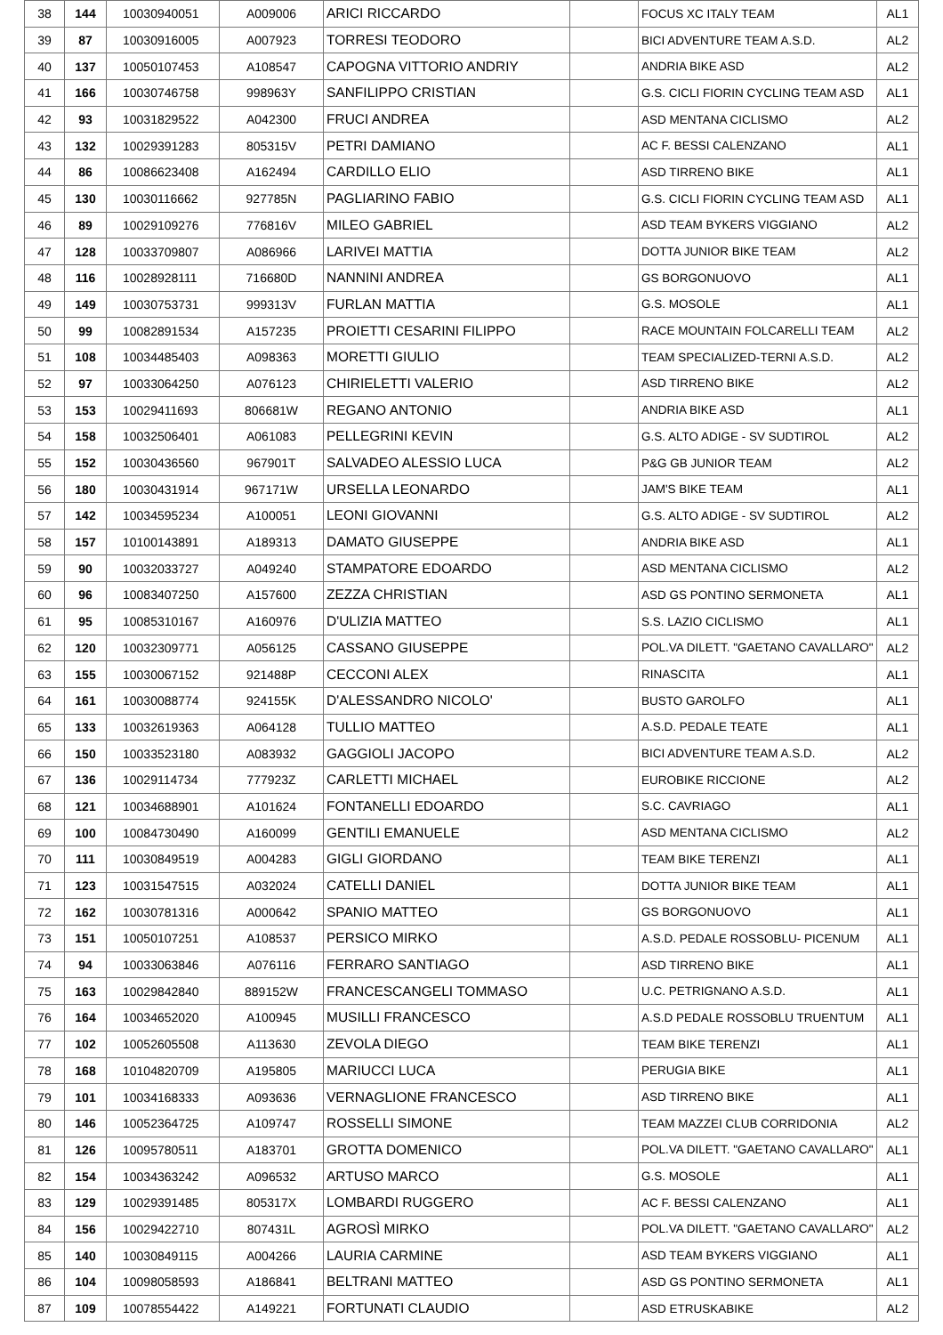| 38 | 144 | 10030940051 | A009006 | ARICI RICCARDO | | FOCUS XC ITALY TEAM | AL1 |
| 39 | 87 | 10030916005 | A007923 | TORRESI TEODORO | | BICI ADVENTURE TEAM A.S.D. | AL2 |
| 40 | 137 | 10050107453 | A108547 | CAPOGNA VITTORIO ANDRIY | | ANDRIA BIKE ASD | AL2 |
| 41 | 166 | 10030746758 | 998963Y | SANFILIPPO CRISTIAN | | G.S. CICLI FIORIN CYCLING TEAM ASD | AL1 |
| 42 | 93 | 10031829522 | A042300 | FRUCI ANDREA | | ASD MENTANA CICLISMO | AL2 |
| 43 | 132 | 10029391283 | 805315V | PETRI DAMIANO | | AC F. BESSI CALENZANO | AL1 |
| 44 | 86 | 10086623408 | A162494 | CARDILLO ELIO | | ASD TIRRENO BIKE | AL1 |
| 45 | 130 | 10030116662 | 927785N | PAGLIARINO FABIO | | G.S. CICLI FIORIN CYCLING TEAM ASD | AL1 |
| 46 | 89 | 10029109276 | 776816V | MILEO GABRIEL | | ASD TEAM BYKERS VIGGIANO | AL2 |
| 47 | 128 | 10033709807 | A086966 | LARIVEI MATTIA | | DOTTA JUNIOR BIKE TEAM | AL2 |
| 48 | 116 | 10028928111 | 716680D | NANNINI ANDREA | | GS BORGONUOVO | AL1 |
| 49 | 149 | 10030753731 | 999313V | FURLAN MATTIA | | G.S. MOSOLE | AL1 |
| 50 | 99 | 10082891534 | A157235 | PROIETTI CESARINI FILIPPO | | RACE MOUNTAIN FOLCARELLI TEAM | AL2 |
| 51 | 108 | 10034485403 | A098363 | MORETTI GIULIO | | TEAM SPECIALIZED-TERNI A.S.D. | AL2 |
| 52 | 97 | 10033064250 | A076123 | CHIRIELETTI VALERIO | | ASD TIRRENO BIKE | AL2 |
| 53 | 153 | 10029411693 | 806681W | REGANO ANTONIO | | ANDRIA BIKE ASD | AL1 |
| 54 | 158 | 10032506401 | A061083 | PELLEGRINI KEVIN | | G.S. ALTO ADIGE - SV SUDTIROL | AL2 |
| 55 | 152 | 10030436560 | 967901T | SALVADEO ALESSIO LUCA | | P&G GB JUNIOR TEAM | AL2 |
| 56 | 180 | 10030431914 | 967171W | URSELLA LEONARDO | | JAM'S BIKE TEAM | AL1 |
| 57 | 142 | 10034595234 | A100051 | LEONI GIOVANNI | | G.S. ALTO ADIGE - SV SUDTIROL | AL2 |
| 58 | 157 | 10100143891 | A189313 | DAMATO GIUSEPPE | | ANDRIA BIKE ASD | AL1 |
| 59 | 90 | 10032033727 | A049240 | STAMPATORE EDOARDO | | ASD MENTANA CICLISMO | AL2 |
| 60 | 96 | 10083407250 | A157600 | ZEZZA CHRISTIAN | | ASD GS PONTINO SERMONETA | AL1 |
| 61 | 95 | 10085310167 | A160976 | D'ULIZIA MATTEO | | S.S. LAZIO CICLISMO | AL1 |
| 62 | 120 | 10032309771 | A056125 | CASSANO GIUSEPPE | | POL.VA DILETT. "GAETANO CAVALLARO" | AL2 |
| 63 | 155 | 10030067152 | 921488P | CECCONI ALEX | | RINASCITA | AL1 |
| 64 | 161 | 10030088774 | 924155K | D'ALESSANDRO NICOLO' | | BUSTO GAROLFO | AL1 |
| 65 | 133 | 10032619363 | A064128 | TULLIO MATTEO | | A.S.D. PEDALE TEATE | AL1 |
| 66 | 150 | 10033523180 | A083932 | GAGGIOLI JACOPO | | BICI ADVENTURE TEAM A.S.D. | AL2 |
| 67 | 136 | 10029114734 | 777923Z | CARLETTI MICHAEL | | EUROBIKE RICCIONE | AL2 |
| 68 | 121 | 10034688901 | A101624 | FONTANELLI EDOARDO | | S.C. CAVRIAGO | AL1 |
| 69 | 100 | 10084730490 | A160099 | GENTILI EMANUELE | | ASD MENTANA CICLISMO | AL2 |
| 70 | 111 | 10030849519 | A004283 | GIGLI GIORDANO | | TEAM BIKE TERENZI | AL1 |
| 71 | 123 | 10031547515 | A032024 | CATELLI DANIEL | | DOTTA JUNIOR BIKE TEAM | AL1 |
| 72 | 162 | 10030781316 | A000642 | SPANIO MATTEO | | GS BORGONUOVO | AL1 |
| 73 | 151 | 10050107251 | A108537 | PERSICO MIRKO | | A.S.D. PEDALE ROSSOBLU- PICENUM | AL1 |
| 74 | 94 | 10033063846 | A076116 | FERRARO SANTIAGO | | ASD TIRRENO BIKE | AL1 |
| 75 | 163 | 10029842840 | 889152W | FRANCESCANGELI TOMMASO | | U.C. PETRIGNANO A.S.D. | AL1 |
| 76 | 164 | 10034652020 | A100945 | MUSILLI FRANCESCO | | A.S.D PEDALE ROSSOBLU TRUENTUM | AL1 |
| 77 | 102 | 10052605508 | A113630 | ZEVOLA DIEGO | | TEAM BIKE TERENZI | AL1 |
| 78 | 168 | 10104820709 | A195805 | MARIUCCI LUCA | | PERUGIA BIKE | AL1 |
| 79 | 101 | 10034168333 | A093636 | VERNAGLIONE FRANCESCO | | ASD TIRRENO BIKE | AL1 |
| 80 | 146 | 10052364725 | A109747 | ROSSELLI SIMONE | | TEAM MAZZEI CLUB CORRIDONIA | AL2 |
| 81 | 126 | 10095780511 | A183701 | GROTTA DOMENICO | | POL.VA DILETT. "GAETANO CAVALLARO" | AL1 |
| 82 | 154 | 10034363242 | A096532 | ARTUSO MARCO | | G.S. MOSOLE | AL1 |
| 83 | 129 | 10029391485 | 805317X | LOMBARDI RUGGERO | | AC F. BESSI CALENZANO | AL1 |
| 84 | 156 | 10029422710 | 807431L | AGROSÌ MIRKO | | POL.VA DILETT. "GAETANO CAVALLARO" | AL2 |
| 85 | 140 | 10030849115 | A004266 | LAURIA CARMINE | | ASD TEAM BYKERS VIGGIANO | AL1 |
| 86 | 104 | 10098058593 | A186841 | BELTRANI MATTEO | | ASD GS PONTINO SERMONETA | AL1 |
| 87 | 109 | 10078554422 | A149221 | FORTUNATI CLAUDIO | | ASD ETRUSKABIKE | AL2 |